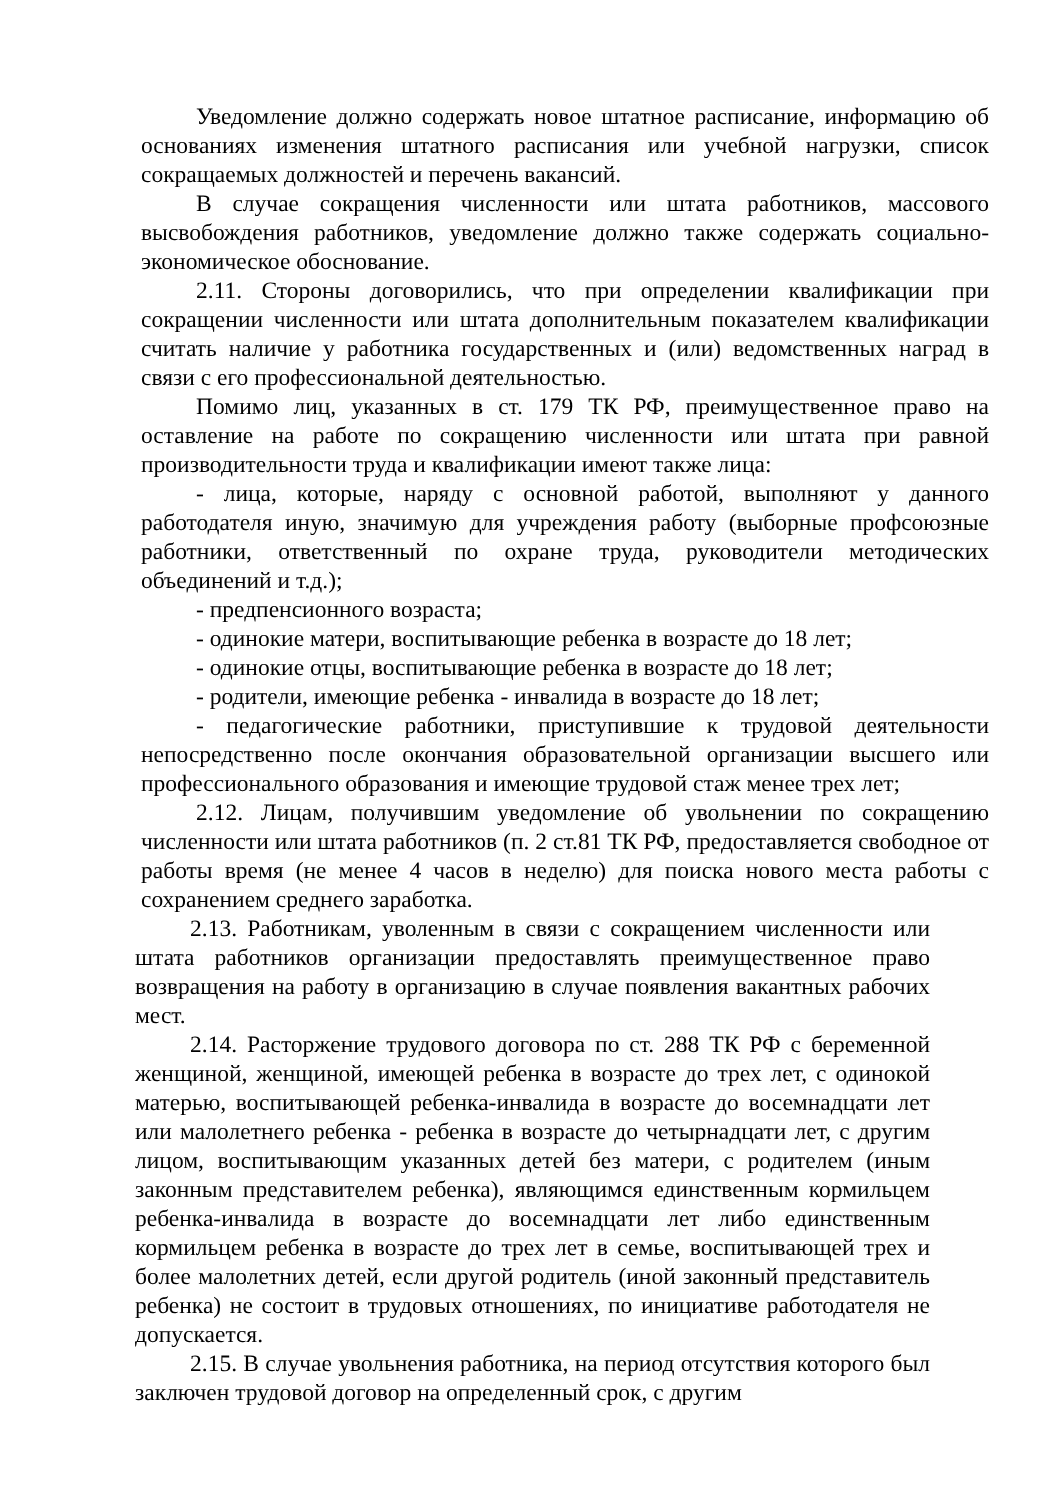Уведомление должно содержать новое штатное расписание, информацию об основаниях изменения штатного расписания или учебной нагрузки, список сокращаемых должностей и перечень вакансий.
В случае сокращения численности или штата работников, массового высвобождения работников, уведомление должно также содержать социально-экономическое обоснование.
2.11. Стороны договорились, что при определении квалификации при сокращении численности или штата дополнительным показателем квалификации считать наличие у работника государственных и (или) ведомственных наград в связи с его профессиональной деятельностью.
Помимо лиц, указанных в ст. 179 ТК РФ, преимущественное право на оставление на работе по сокращению численности или штата при равной производительности труда и квалификации имеют также лица:
- лица, которые, наряду с основной работой, выполняют у данного работодателя иную, значимую для учреждения работу (выборные профсоюзные работники, ответственный по охране труда, руководители методических объединений и т.д.);
- предпенсионного возраста;
- одинокие матери, воспитывающие ребенка в возрасте до 18 лет;
- одинокие отцы, воспитывающие ребенка в возрасте до 18 лет;
- родители, имеющие ребенка - инвалида в возрасте до 18 лет;
- педагогические работники, приступившие к трудовой деятельности непосредственно после окончания образовательной организации высшего или профессионального образования и имеющие трудовой стаж менее трех лет;
2.12. Лицам, получившим уведомление об увольнении по сокращению численности или штата работников (п. 2 ст.81 ТК РФ, предоставляется свободное от работы время (не менее 4 часов в неделю) для поиска нового места работы с сохранением среднего заработка.
2.13. Работникам, уволенным в связи с сокращением численности или штата работников организации предоставлять преимущественное право возвращения на работу в организацию в случае появления вакантных рабочих мест.
2.14. Расторжение трудового договора по ст. 288 ТК РФ с беременной женщиной, женщиной, имеющей ребенка в возрасте до трех лет, с одинокой матерью, воспитывающей ребенка-инвалида в возрасте до восемнадцати лет или малолетнего ребенка - ребенка в возрасте до четырнадцати лет, с другим лицом, воспитывающим указанных детей без матери, с родителем (иным законным представителем ребенка), являющимся единственным кормильцем ребенка-инвалида в возрасте до восемнадцати лет либо единственным кормильцем ребенка в возрасте до трех лет в семье, воспитывающей трех и более малолетних детей, если другой родитель (иной законный представитель ребенка) не состоит в трудовых отношениях, по инициативе работодателя не допускается.
2.15. В случае увольнения работника, на период отсутствия которого был заключен трудовой договор на определенный срок, с другим